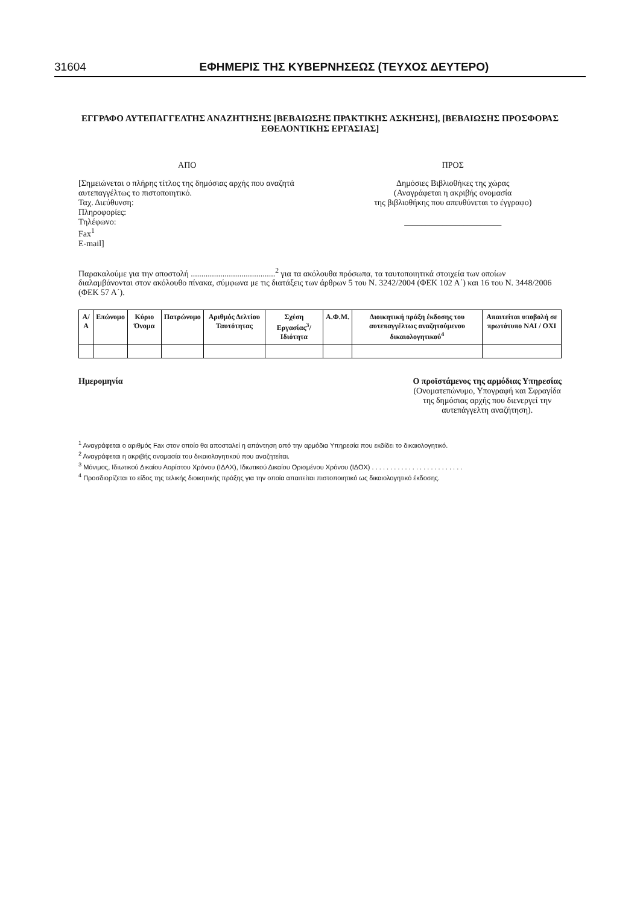31604 ΕΦΗΜΕΡΙΣ ΤΗΣ ΚΥΒΕΡΝΗΣΕΩΣ (ΤΕΥΧΟΣ ΔΕΥΤΕΡΟ)
ΕΓΓΡΑΦΟ ΑΥΤΕΠΑΓΓΕΛΤΗΣ ΑΝΑΖΗΤΗΣΗΣ [ΒΕΒΑΙΩΣΗΣ ΠΡΑΚΤΙΚΗΣ ΑΣΚΗΣΗΣ], [ΒΕΒΑΙΩΣΗΣ ΠΡΟΣΦΟΡΑΣ ΕΘΕΛΟΝΤΙΚΗΣ ΕΡΓΑΣΙΑΣ]
ΑΠΟ
[Σημειώνεται ο πλήρης τίτλος της δημόσιας αρχής που αναζητά αυτεπαγγέλτως το πιστοποιητικό.
Ταχ. Διεύθυνση:
Πληροφορίες:
Τηλέφωνο:
Fax<sup>1</sup>
E-mail]
ΠΡΟΣ
Δημόσιες Βιβλιοθήκες της χώρας
(Αναγράφεται η ακριβής ονομασία
της βιβλιοθήκης που απευθύνεται το έγγραφο)
_______________________
Παρακαλούμε για την αποστολή ........................................<sup>2</sup> για τα ακόλουθα πρόσωπα, τα ταυτοποιητικά στοιχεία των οποίων διαλαμβάνονται στον ακόλουθο πίνακα, σύμφωνα με τις διατάξεις των άρθρων 5 του Ν. 3242/2004 (ΦΕΚ 102 Α΄) και 16 του Ν. 3448/2006 (ΦΕΚ 57 Α΄).
| Α/Α | Επώνυμο | Κύριο Όνομα | Πατρώνυμο | Αριθμός Δελτίου Ταυτότητας | Σχέση Εργασίας<sup>3</sup>/ Ιδιότητα | Α.Φ.Μ. | Διοικητική πράξη έκδοσης του αυτεπαγγέλτως αναζητούμενου δικαιολογητικού<sup>4</sup> | Απαιτείται υποβολή σε πρωτότυπο ΝΑΙ / ΟΧΙ |
| --- | --- | --- | --- | --- | --- | --- | --- | --- |
Ημερομηνία Ο προϊστάμενος της αρμόδιας Υπηρεσίας
(Ονοματεπώνυμο, Υπογραφή και Σφραγίδα
της δημόσιας αρχής που διενεργεί την
αυτεπάγγελτη αναζήτηση).
<sup>1</sup> Αναγράφεται ο αριθμός Fax στον οποίο θα αποσταλεί η απάντηση από την αρμόδια Υπηρεσία που εκδίδει το δικαιολογητικό.
<sup>2</sup> Αναγράφεται η ακριβής ονομασία του δικαιολογητικού που αναζητείται.
<sup>3</sup> Μόνιμος, Ιδιωτικού Δικαίου Αορίστου Χρόνου (ΙΔΑΧ), Ιδιωτικού Δικαίου Ορισμένου Χρόνου (ΙΔΟΧ) . . . . . . . . . . . . . . . . . . . . . . . . .
<sup>4</sup> Προσδιορίζεται το είδος της τελικής διοικητικής πράξης για την οποία απαιτείται πιστοποιητικό ως δικαιολογητικό έκδοσης.